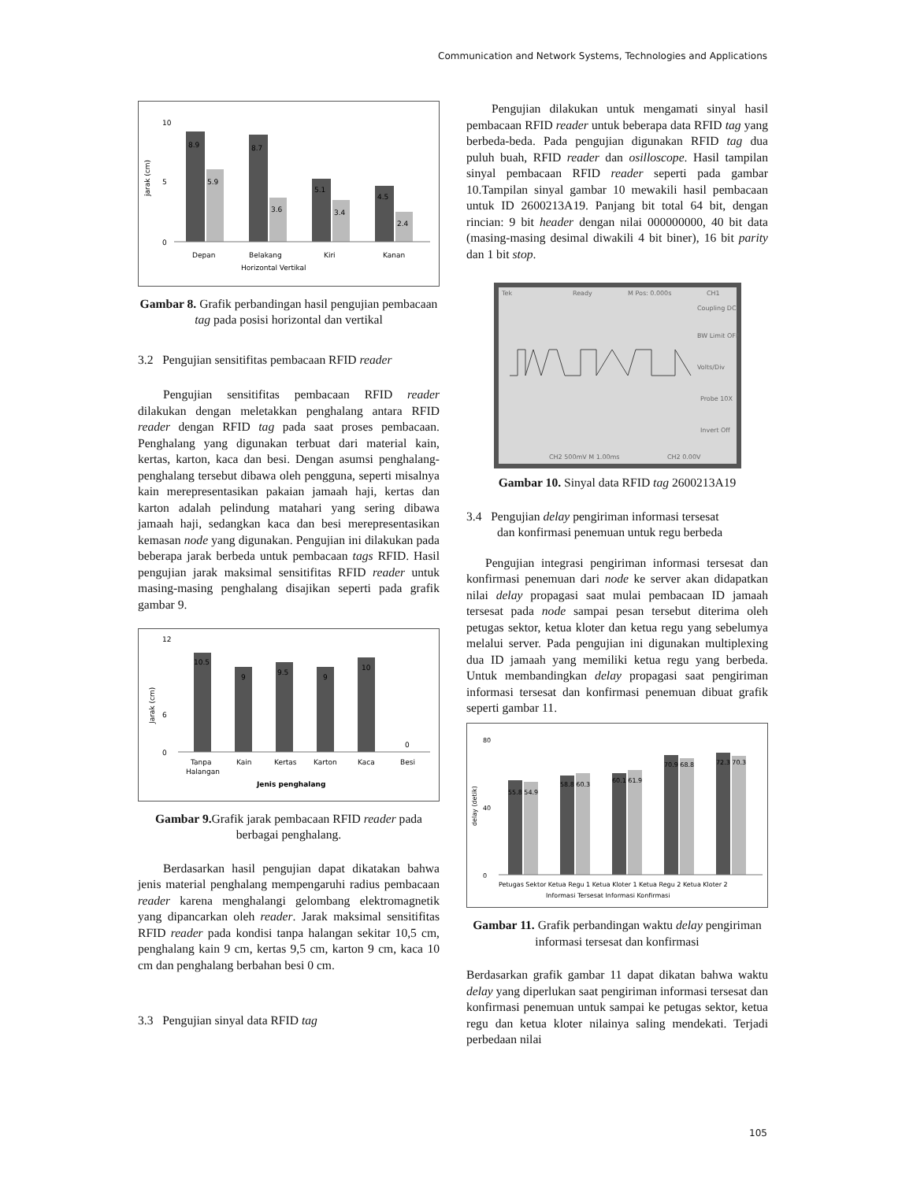Communication and Network Systems, Technologies and Applications
10
5
0
8.9
5.9
8.7
3.6
5.1
3.4
4.5
2.4
Depan
Belakang
Kiri
Kanan
Horizontal Vertikal
jarak (cm)
Gambar 8. Grafik perbandingan hasil pengujian pembacaan tag pada posisi horizontal dan vertikal
3.2 Pengujian sensitifitas pembacaan RFID reader
Pengujian sensitifitas pembacaan RFID reader dilakukan dengan meletakkan penghalang antara RFID reader dengan RFID tag pada saat proses pembacaan. Penghalang yang digunakan terbuat dari material kain, kertas, karton, kaca dan besi. Dengan asumsi penghalang-penghalang tersebut dibawa oleh pengguna, seperti misalnya kain merepresentasikan pakaian jamaah haji, kertas dan karton adalah pelindung matahari yang sering dibawa jamaah haji, sedangkan kaca dan besi merepresentasikan kemasan node yang digunakan. Pengujian ini dilakukan pada beberapa jarak berbeda untuk pembacaan tags RFID. Hasil pengujian jarak maksimal sensitifitas RFID reader untuk masing-masing penghalang disajikan seperti pada grafik gambar 9.
12
6
0
10.5
9
9.5
9
10
0
Tanpa
Halangan
Kain
Kertas
Karton
Kaca
Besi
Jenis penghalang
Jarak (cm)
Gambar 9. Grafik jarak pembacaan RFID reader pada berbagai penghalang.
Berdasarkan hasil pengujian dapat dikatakan bahwa jenis material penghalang mempengaruhi radius pembacaan reader karena menghalangi gelombang elektromagnetik yang dipancarkan oleh reader. Jarak maksimal sensitifitas RFID reader pada kondisi tanpa halangan sekitar 10,5 cm, penghalang kain 9 cm, kertas 9,5 cm, karton 9 cm, kaca 10 cm dan penghalang berbahan besi 0 cm.
3.3 Pengujian sinyal data RFID tag
Pengujian dilakukan untuk mengamati sinyal hasil pembacaan RFID reader untuk beberapa data RFID tag yang berbeda-beda. Pada pengujian digunakan RFID tag dua puluh buah, RFID reader dan osilloscope. Hasil tampilan sinyal pembacaan RFID reader seperti pada gambar 10.Tampilan sinyal gambar 10 mewakili hasil pembacaan untuk ID 2600213A19. Panjang bit total 64 bit, dengan rincian: 9 bit header dengan nilai 000000000, 40 bit data (masing-masing desimal diwakili 4 bit biner), 16 bit parity dan 1 bit stop.
Tek
Ready
M Pos: 0.000s
CH1
Coupling DC
BW Limit OFF
Volts/Div
Probe 10X
Invert Off
CH2 500mV M 1.00ms
CH2 0.00V
Gambar 10. Sinyal data RFID tag 2600213A19
3.4 Pengujian delay pengiriman informasi tersesat
dan konfirmasi penemuan untuk regu berbeda
Pengujian integrasi pengiriman informasi tersesat dan konfirmasi penemuan dari node ke server akan didapatkan nilai delay propagasi saat mulai pembacaan ID jamaah tersesat pada node sampai pesan tersebut diterima oleh petugas sektor, ketua kloter dan ketua regu yang sebelumya melalui server. Pada pengujian ini digunakan multiplexing dua ID jamaah yang memiliki ketua regu yang berbeda. Untuk membandingkan delay propagasi saat pengiriman informasi tersesat dan konfirmasi penemuan dibuat grafik seperti gambar 11.
80
40
0
55.8 54.9
58.8 60.3
60.1 61.9
70.9 68.8
72.3 70.3
Petugas Sektor Ketua Regu 1 Ketua Kloter 1 Ketua Regu 2 Ketua Kloter 2
Informasi Tersesat Informasi Konfirmasi
delay (detik)
Gambar 11. Grafik perbandingan waktu delay pengiriman informasi tersesat dan konfirmasi
Berdasarkan grafik gambar 11 dapat dikatan bahwa waktu delay yang diperlukan saat pengiriman informasi tersesat dan konfirmasi penemuan untuk sampai ke petugas sektor, ketua regu dan ketua kloter nilainya saling mendekati. Terjadi perbedaan nilai
105